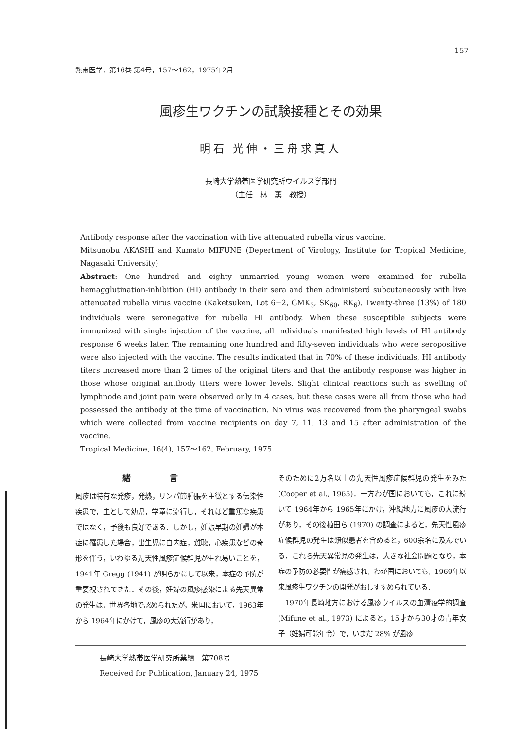157
熱帯医学，第16巻 第4号，157〜162，1975年2月
風疹生ワクチンの試験接種とその効果
明石 光伸・三舟求真人
長崎大学熱帯医学研究所ウイルス学部門
（主任　林　薫　教授）
Antibody response after the vaccination with live attenuated rubella virus vaccine.
Mitsunobu AKASHI and Kumato MIFUNE (Depertment of Virology, Institute for Tropical Medicine, Nagasaki University)
Abstract: One hundred and eighty unmarried young women were examined for rubella hemagglutination-inhibition (HI) antibody in their sera and then administerd subcutaneously with live attenuated rubella virus vaccine (Kaketsuken, Lot 6−2, GMK<sub>3</sub>, SK<sub>60</sub>, RK<sub>6</sub>). Twenty-three (13%) of 180 individuals were seronegative for rubella HI antibody. When these susceptible subjects were immunized with single injection of the vaccine, all individuals manifested high levels of HI antibody response 6 weeks later. The remaining one hundred and fifty-seven individuals who were seropositive were also injected with the vaccine. The results indicated that in 70% of these individuals, HI antibody titers increased more than 2 times of the original titers and that the antibody response was higher in those whose original antibody titers were lower levels. Slight clinical reactions such as swelling of lymphnode and joint pain were observed only in 4 cases, but these cases were all from those who had possessed the antibody at the time of vaccination. No virus was recovered from the pharyngeal swabs which were collected from vaccine recipients on day 7, 11, 13 and 15 after administration of the vaccine.
Tropical Medicine, 16(4), 157〜162, February, 1975
緒言
風疹は特有な発疹，発熱，リンパ節腫脹を主徴とする伝染性疾患で，主として幼児，学童に流行し，それほど重篤な疾患ではなく，予後も良好である．しかし，妊娠早期の妊婦が本症に罹患した場合，出生児に白内症，難聴，心疾患などの奇形を伴う，いわゆる先天性風疹症候群児が生れ易いことを，1941年 Gregg (1941) が明らかにして以来，本症の予防が重要視されてきた．その後，妊婦の風疹感染による先天異常の発生は，世界各地で認められたが，米国において，1963年から 1964年にかけて，風疹の大流行があり，
そのために2万名以上の先天性風疹症候群児の発生をみた (Cooper et al., 1965)．一方わが国においても，これに続いて 1964年から 1965年にかけ，沖縄地方に風疹の大流行があり，その後植田ら (1970) の調査によると，先天性風疹症候群児の発生は類似患者を含めると，600余名に及んでいる．これら先天異常児の発生は，大きな社会問題となり，本症の予防の必要性が痛感され，わが国においても，1969年以来風疹生ワクチンの開発がおしすすめられている．
　1970年長崎地方における風疹ウイルスの血清疫学的調査 (Mifune et al., 1973) によると，15才から30才の青年女子（妊婦可能年令）で，いまだ 28% が風疹
長崎大学熱帯医学研究所業績　第708号
Received for Publication, January 24, 1975